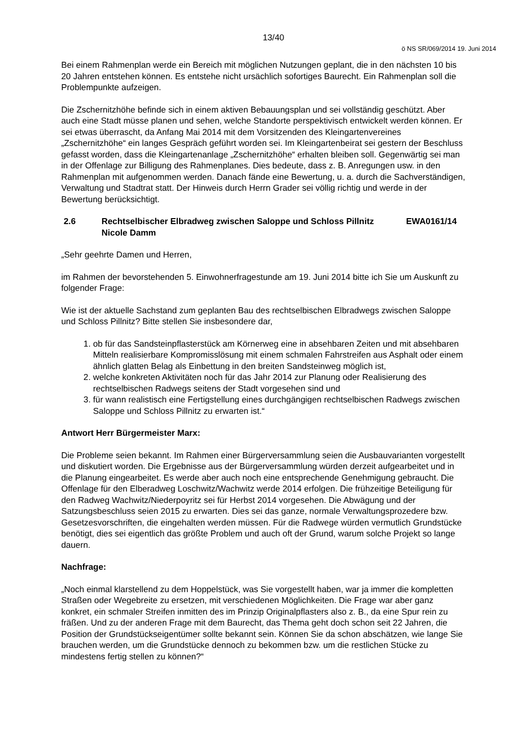13/40
ö NS SR/069/2014 19. Juni 2014
Bei einem Rahmenplan werde ein Bereich mit möglichen Nutzungen geplant, die in den nächsten 10 bis 20 Jahren entstehen können. Es entstehe nicht ursächlich sofortiges Baurecht. Ein Rahmenplan soll die Problempunkte aufzeigen.
Die Zschernitzhöhe befinde sich in einem aktiven Bebauungsplan und sei vollständig geschützt. Aber auch eine Stadt müsse planen und sehen, welche Standorte perspektivisch entwickelt werden können. Er sei etwas überrascht, da Anfang Mai 2014 mit dem Vorsitzenden des Kleingartenvereines „Zschernitzhöhe“ ein langes Gespräch geführt worden sei. Im Kleingartenbeirat sei gestern der Beschluss gefasst worden, dass die Kleingartenanlage „Zschernitzhöhe“ erhalten bleiben soll. Gegenwärtig sei man in der Offenlage zur Billigung des Rahmenplanes. Dies bedeute, dass z. B. Anregungen usw. in den Rahmenplan mit aufgenommen werden. Danach fände eine Bewertung, u. a. durch die Sachverständigen, Verwaltung und Stadtrat statt. Der Hinweis durch Herrn Grader sei völlig richtig und werde in der Bewertung berücksichtigt.
2.6 Rechtselbischer Elbradweg zwischen Saloppe und Schloss Pillnitz
Nicole Damm EWA0161/14
„Sehr geehrte Damen und Herren,
im Rahmen der bevorstehenden 5. Einwohnerfragestunde am 19. Juni 2014 bitte ich Sie um Auskunft zu folgender Frage:
Wie ist der aktuelle Sachstand zum geplanten Bau des rechtselbischen Elbradwegs zwischen Saloppe und Schloss Pillnitz? Bitte stellen Sie insbesondere dar,
1. ob für das Sandsteinpflasterstück am Körnerweg eine in absehbaren Zeiten und mit absehbaren Mitteln realisierbare Kompromisslösung mit einem schmalen Fahrstreifen aus Asphalt oder einem ähnlich glatten Belag als Einbettung in den breiten Sandsteinweg möglich ist,
2. welche konkreten Aktivitäten noch für das Jahr 2014 zur Planung oder Realisierung des rechtselbischen Radwegs seitens der Stadt vorgesehen sind und
3. für wann realistisch eine Fertigstellung eines durchgängigen rechtselbischen Radwegs zwischen Saloppe und Schloss Pillnitz zu erwarten ist.“
Antwort Herr Bürgermeister Marx:
Die Probleme seien bekannt. Im Rahmen einer Bürgerversammlung seien die Ausbauvarianten vorgestellt und diskutiert worden. Die Ergebnisse aus der Bürgerversammlung würden derzeit aufgearbeitet und in die Planung eingearbeitet. Es werde aber auch noch eine entsprechende Genehmigung gebraucht. Die Offenlage für den Elberadweg Loschwitz/Wachwitz werde 2014 erfolgen. Die frühzeitige Beteiligung für den Radweg Wachwitz/Niederpoyritz sei für Herbst 2014 vorgesehen. Die Abwägung und der Satzungsbeschluss seien 2015 zu erwarten. Dies sei das ganze, normale Verwaltungsprozedere bzw. Gesetzesvorschriften, die eingehalten werden müssen. Für die Radwege würden vermutlich Grundstücke benötigt, dies sei eigentlich das größte Problem und auch oft der Grund, warum solche Projekt so lange dauern.
Nachfrage:
„Noch einmal klarstellend zu dem Hoppelstück, was Sie vorgestellt haben, war ja immer die kompletten Straßen oder Wegebreite zu ersetzen, mit verschiedenen Möglichkeiten. Die Frage war aber ganz konkret, ein schmaler Streifen inmitten des im Prinzip Originalpflasters also z. B., da eine Spur rein zu fräßen. Und zu der anderen Frage mit dem Baurecht, das Thema geht doch schon seit 22 Jahren, die Position der Grundstückseigentümer sollte bekannt sein. Können Sie da schon abschätzen, wie lange Sie brauchen werden, um die Grundstücke dennoch zu bekommen bzw. um die restlichen Stücke zu mindestens fertig stellen zu können?“